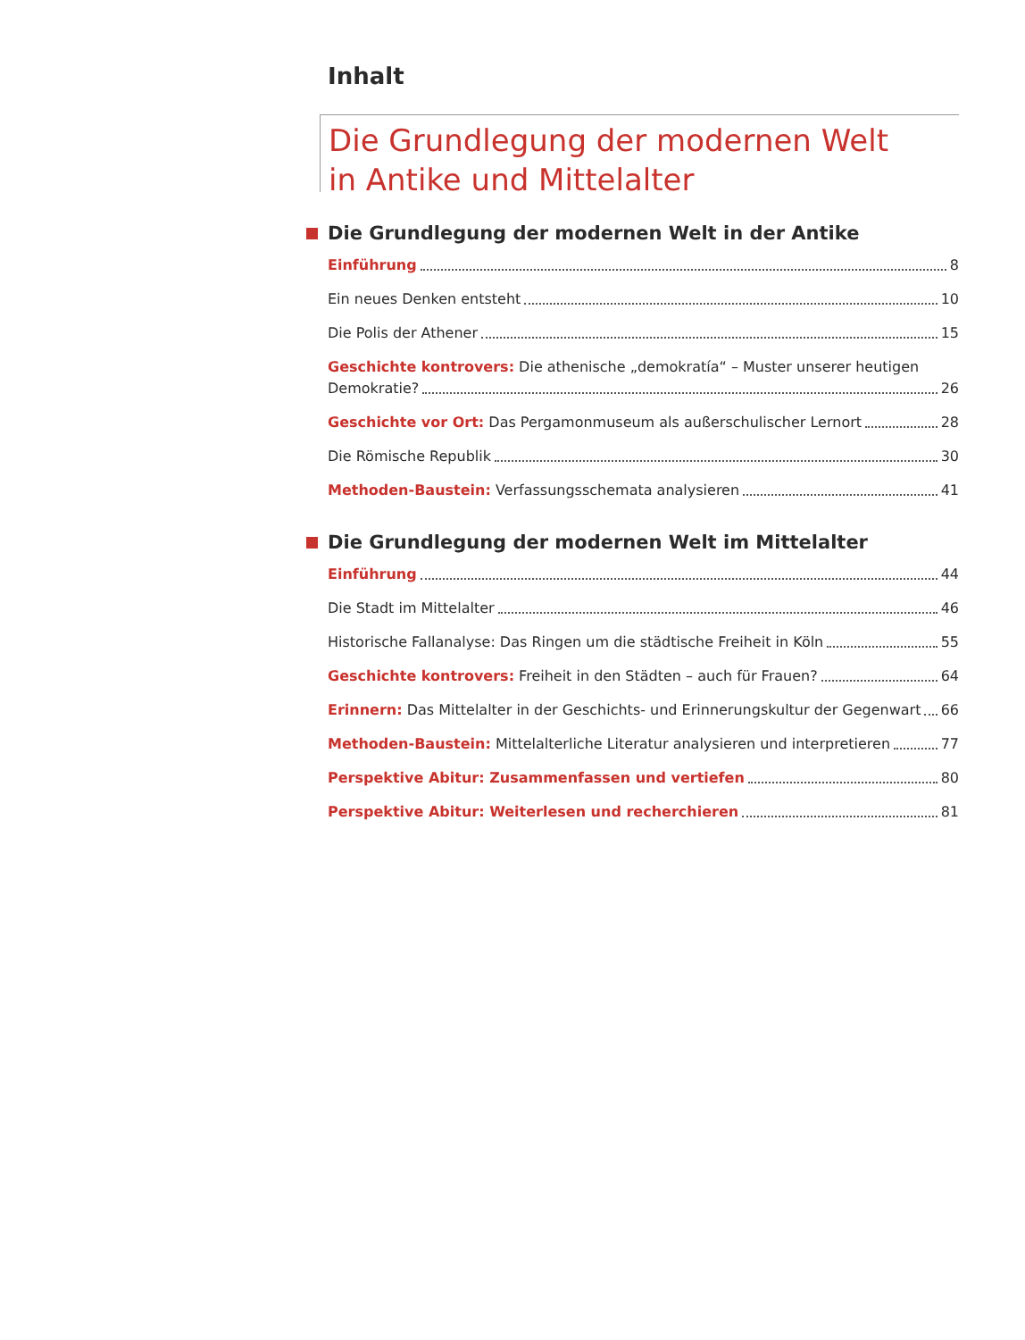Inhalt
Die Grundlegung der modernen Welt
in Antike und Mittelalter
Die Grundlegung der modernen Welt in der Antike
Einführung 8
Ein neues Denken entsteht 10
Die Polis der Athener 15
Geschichte kontrovers: Die athenische „demokratía“ – Muster unserer heutigen
Demokratie? 26
Geschichte vor Ort: Das Pergamonmuseum als außerschulischer Lernort 28
Die Römische Republik 30
Methoden-Baustein: Verfassungsschemata analysieren 41
Die Grundlegung der modernen Welt im Mittelalter
Einführung 44
Die Stadt im Mittelalter 46
Historische Fallanalyse: Das Ringen um die städtische Freiheit in Köln 55
Geschichte kontrovers: Freiheit in den Städten – auch für Frauen? 64
Erinnern: Das Mittelalter in der Geschichts- und Erinnerungskultur der Gegenwart 66
Methoden-Baustein: Mittelalterliche Literatur analysieren und interpretieren 77
Perspektive Abitur: Zusammenfassen und vertiefen 80
Perspektive Abitur: Weiterlesen und recherchieren 81